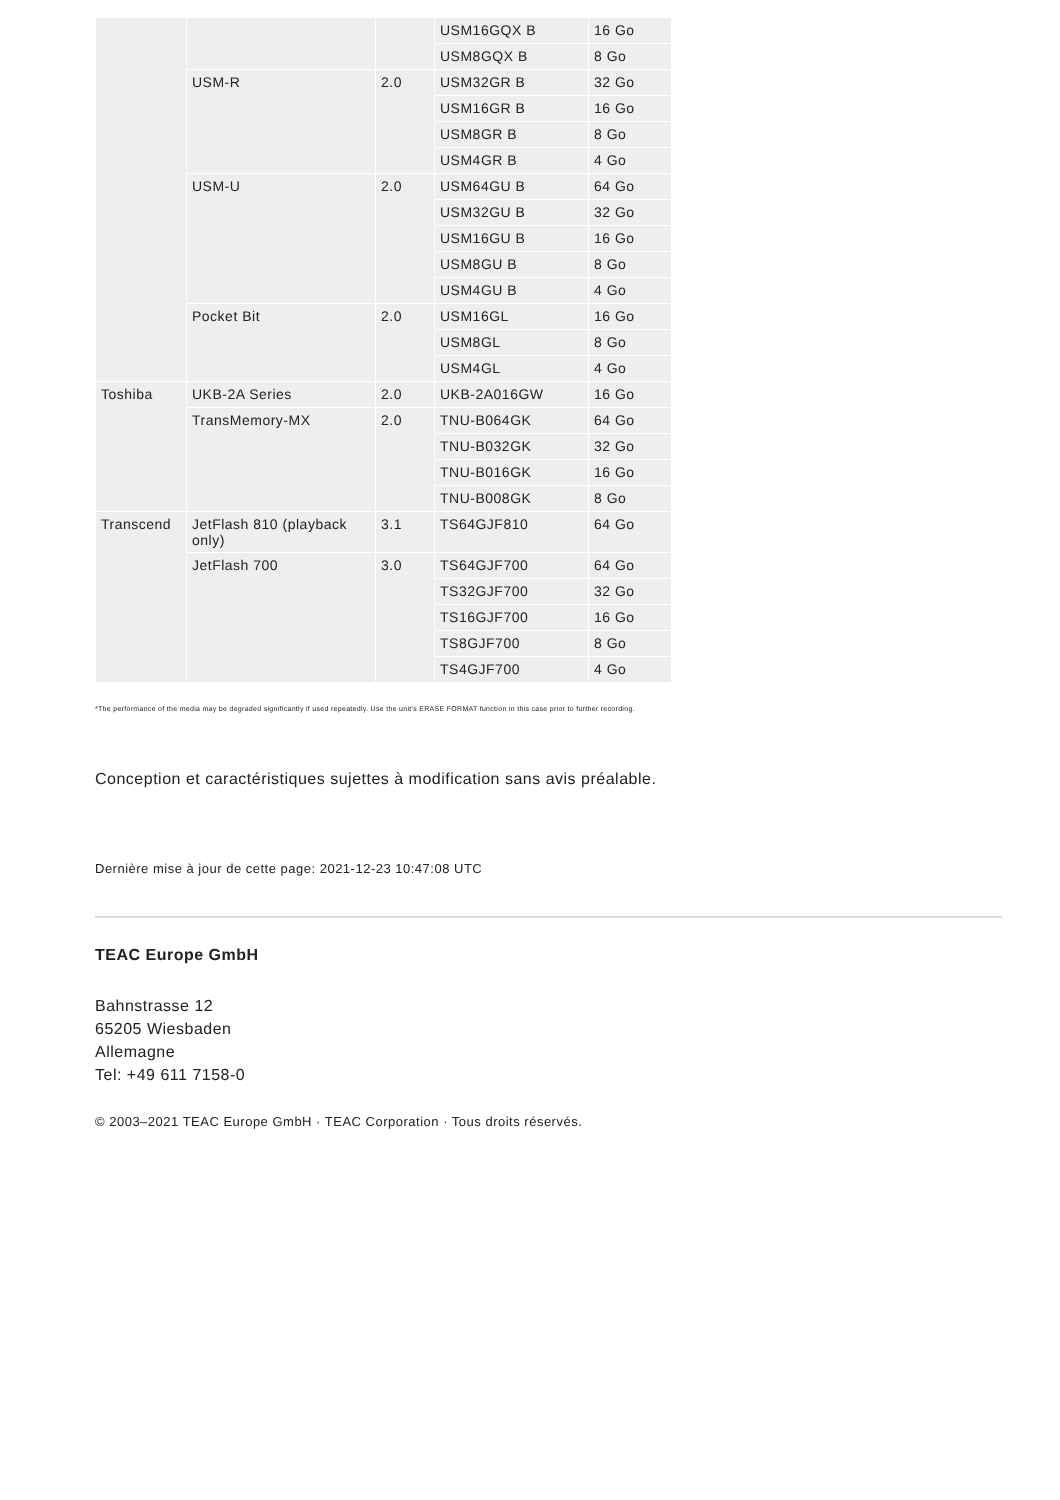| | | | USM16GQX B | 16 Go |
| | | | USM8GQX B | 8 Go |
| | USM-R | 2.0 | USM32GR B | 32 Go |
| | | | USM16GR B | 16 Go |
| | | | USM8GR B | 8 Go |
| | | | USM4GR B | 4 Go |
| | USM-U | 2.0 | USM64GU B | 64 Go |
| | | | USM32GU B | 32 Go |
| | | | USM16GU B | 16 Go |
| | | | USM8GU B | 8 Go |
| | | | USM4GU B | 4 Go |
| | Pocket Bit | 2.0 | USM16GL | 16 Go |
| | | | USM8GL | 8 Go |
| | | | USM4GL | 4 Go |
| Toshiba | UKB-2A Series | 2.0 | UKB-2A016GW | 16 Go |
| | TransMemory-MX | 2.0 | TNU-B064GK | 64 Go |
| | | | TNU-B032GK | 32 Go |
| | | | TNU-B016GK | 16 Go |
| | | | TNU-B008GK | 8 Go |
| Transcend | JetFlash 810 (playback only) | 3.1 | TS64GJF810 | 64 Go |
| | JetFlash 700 | 3.0 | TS64GJF700 | 64 Go |
| | | | TS32GJF700 | 32 Go |
| | | | TS16GJF700 | 16 Go |
| | | | TS8GJF700 | 8 Go |
| | | | TS4GJF700 | 4 Go |
*The performance of the media may be degraded significantly if used repeatedly. Use the unit's ERASE FORMAT function in this case prior to further recording.
Conception et caractéristiques sujettes à modification sans avis préalable.
Dernière mise à jour de cette page: 2021-12-23 10:47:08 UTC
TEAC Europe GmbH
Bahnstrasse 12
65205 Wiesbaden
Allemagne
Tel: +49 611 7158-0
© 2003–2021 TEAC Europe GmbH · TEAC Corporation · Tous droits réservés.